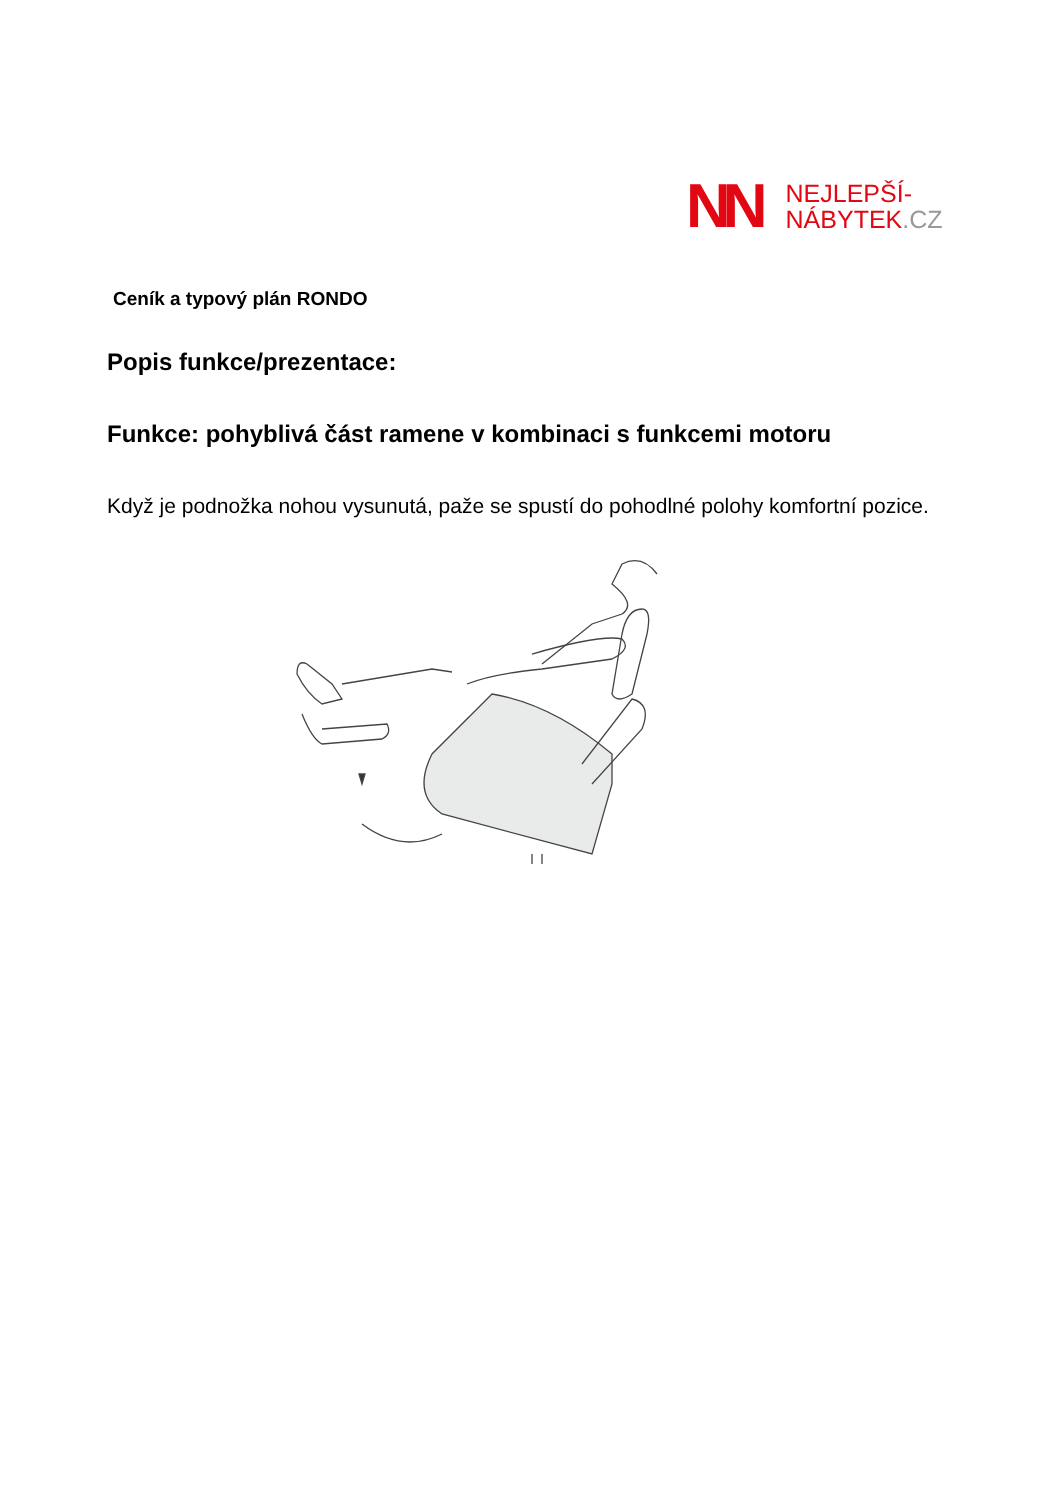NN
NEJLEPŠÍ-
NÁBYTEK.CZ
Ceník a typový plán RONDO
Popis funkce/prezentace:
Funkce: pohyblivá část ramene v kombinaci s funkcemi motoru
Když je podnožka nohou vysunutá, paže se spustí do pohodlné polohy komfortní pozice.